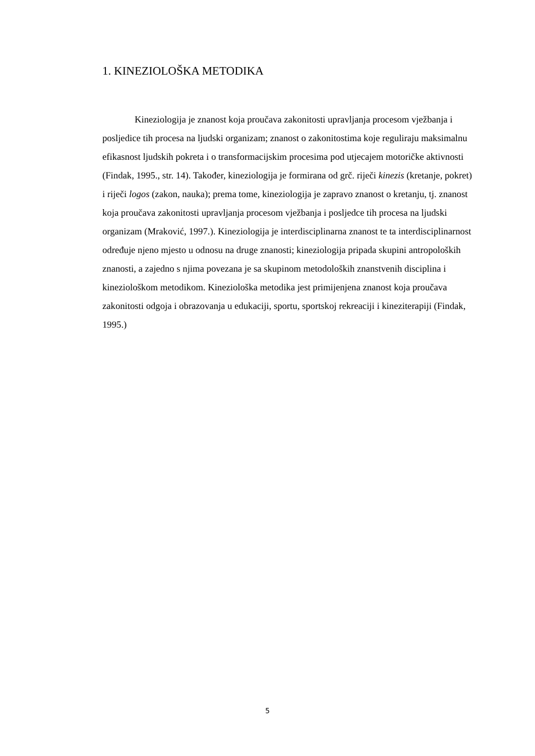1. KINEZIOLOŠKA METODIKA
Kineziologija je znanost koja proučava zakonitosti upravljanja procesom vježbanja i posljedice tih procesa na ljudski organizam; znanost o zakonitostima koje reguliraju maksimalnu efikasnost ljudskih pokreta i o transformacijskim procesima pod utjecajem motoričke aktivnosti (Findak, 1995., str. 14). Također, kineziologija je formirana od grč. riječi kinezis (kretanje, pokret) i riječi logos (zakon, nauka); prema tome, kineziologija je zapravo znanost o kretanju, tj. znanost koja proučava zakonitosti upravljanja procesom vježbanja i posljedce tih procesa na ljudski organizam (Mraković, 1997.). Kineziologija je interdisciplinarna znanost te ta interdisciplinarnost određuje njeno mjesto u odnosu na druge znanosti; kineziologija pripada skupini antropoloških znanosti, a zajedno s njima povezana je sa skupinom metodoloških znanstvenih disciplina i kineziološkom metodikom. Kineziološka metodika jest primijenjena znanost koja proučava zakonitosti odgoja i obrazovanja u edukaciji, sportu, sportskoj rekreaciji i kineziterapiji (Findak, 1995.)
5